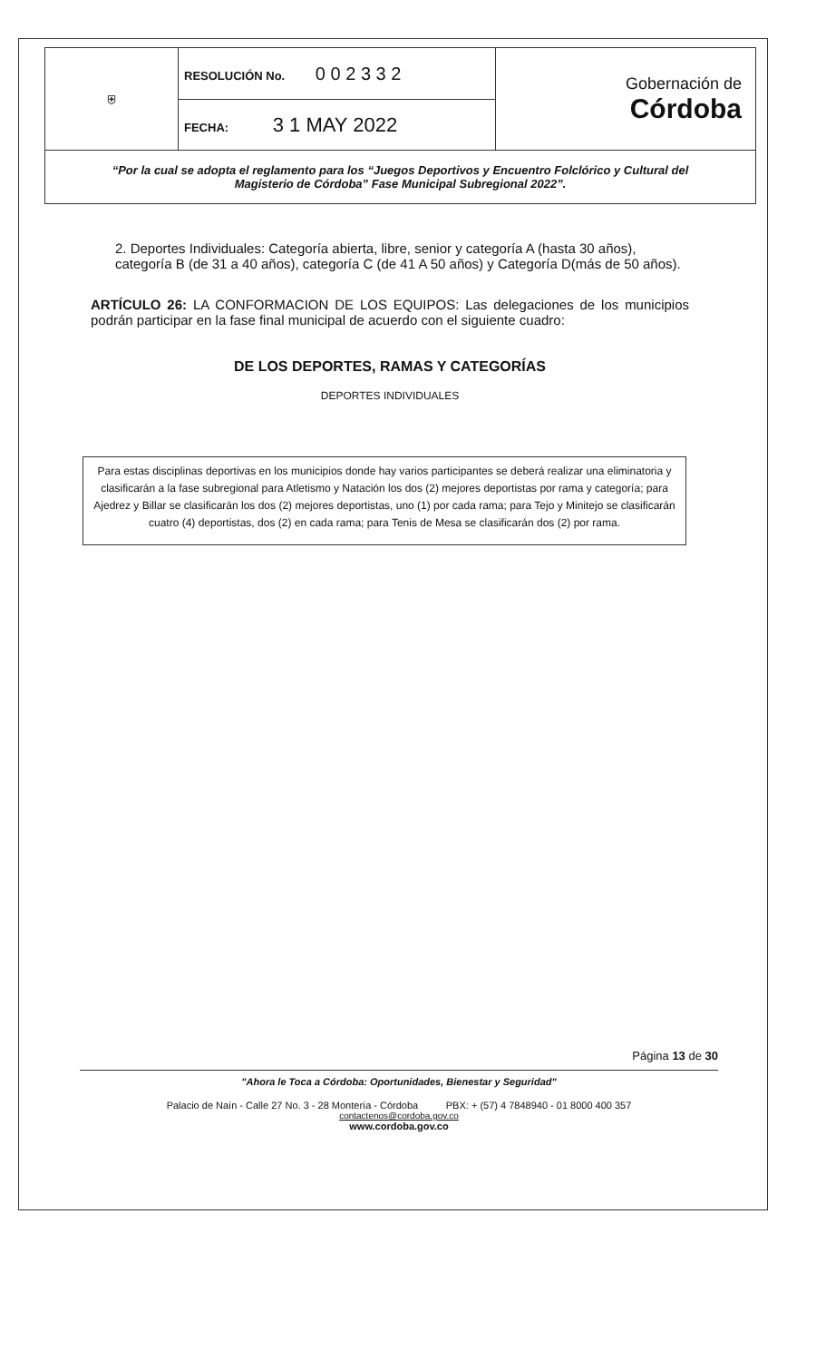| ⛨ | RESOLUCIÓN No. 0 0 2 3 3 2 | Gobernación de Córdoba |
| | FECHA: 3 1 MAY 2022 | |
| “Por la cual se adopta el reglamento para los “Juegos Deportivos y Encuentro Folclórico y Cultural del Magisterio de Córdoba” Fase Municipal Subregional 2022”. | | |
2. Deportes Individuales: Categoría abierta, libre, senior y categoría A (hasta 30 años), categoría B (de 31 a 40 años), categoría C (de 41 A 50 años) y Categoría D(más de 50 años).
ARTÍCULO 26: LA CONFORMACION DE LOS EQUIPOS: Las delegaciones de los municipios podrán participar en la fase final municipal de acuerdo con el siguiente cuadro:
DE LOS DEPORTES, RAMAS Y CATEGORÍAS
DEPORTES INDIVIDUALES
Para estas disciplinas deportivas en los municipios donde hay varios participantes se deberá realizar una eliminatoria y clasificarán a la fase subregional para Atletismo y Natación los dos (2) mejores deportistas por rama y categoría; para Ajedrez y Billar se clasificarán los dos (2) mejores deportistas, uno (1) por cada rama; para Tejo y Minitejo se clasificarán cuatro (4) deportistas, dos (2) en cada rama; para Tenis de Mesa se clasificarán dos (2) por rama.
Página 13 de 30
"Ahora le Toca a Córdoba: Oportunidades, Bienestar y Seguridad"
Palacio de Naín - Calle 27 No. 3 - 28 Montería - Córdoba PBX: + (57) 4 7848940 - 01 8000 400 357
contactenos@cordoba.gov.co
www.cordoba.gov.co